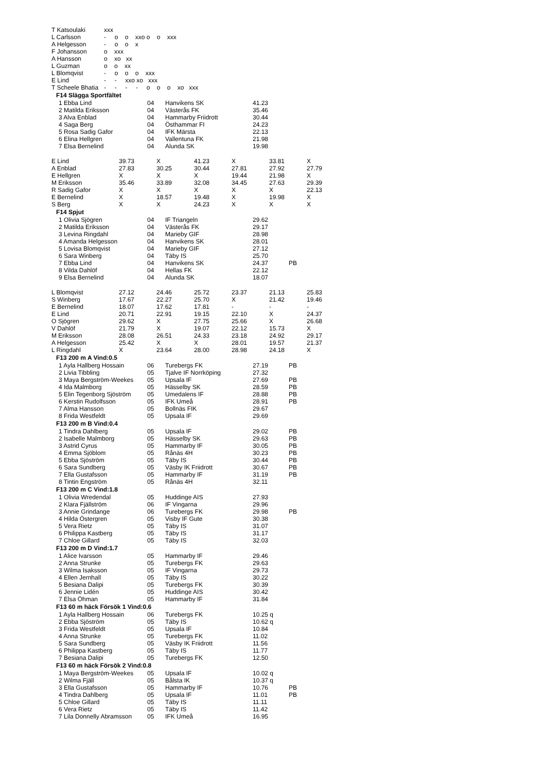| T Katsoulaki | xxx |
| L Carlsson | - o o xxo o o xxx |
| A Helgesson | - o o x |
| F Johansson | o xxx |
| A Hansson | o xo xx |
| L Guzman | o o xx |
| L Blomqvist | - o o o xxx |
| E Lind | - - xxo xo xxx |
| T Scheele Bhatia | - - - - o o o xo xxx |
F14 Slägga Sportfältet
| 1 Ebba Lind | 04 | Hanvikens SK | 41.23 |
| 2 Matilda Eriksson | 04 | Västerås FK | 35.46 |
| 3 Alva Enblad | 04 | Hammarby Friidrott | 30.44 |
| 4 Saga Berg | 04 | Östhammar FI | 24.23 |
| 5 Rosa Sadig Gafor | 04 | IFK Märsta | 22.13 |
| 6 Elina Hellgren | 04 | Vallentuna FK | 21.98 |
| 7 Elsa Bernelind | 04 | Alunda SK | 19.98 |
| E Lind | 39.73 | X | 41.23 | X | 33.81 | X |
| A Enblad | 27.83 | 30.25 | 30.44 | 27.81 | 27.92 | 27.79 |
| E Hellgren | X | X | X | 19.44 | 21.98 | X |
| M Eriksson | 35.46 | 33.89 | 32.08 | 34.45 | 27.63 | 29.39 |
| R Sadig Gafor | X | X | X | X | X | 22.13 |
| E Bernelind | X | 18.57 | 19.48 | X | 19.98 | X |
| S Berg | X | X | 24.23 | X | X | X |
F14 Spjut
| 1 Olivia Sjögren | 04 | IF Triangeln | 29.62 | |
| 2 Matilda Eriksson | 04 | Västerås FK | 29.17 | |
| 3 Levina Ringdahl | 04 | Marieby GIF | 28.98 | |
| 4 Amanda Helgesson | 04 | Hanvikens SK | 28.01 | |
| 5 Lovisa Blomqvist | 04 | Marieby GIF | 27.12 | |
| 6 Sara Winberg | 04 | Täby IS | 25.70 | |
| 7 Ebba Lind | 04 | Hanvikens SK | 24.37 | PB |
| 8 Vilda Dahlöf | 04 | Hellas FK | 22.12 | |
| 9 Elsa Bernelind | 04 | Alunda SK | 18.07 | |
| L Blomqvist | 27.12 | 24.46 | 25.72 | 23.37 | 21.13 | 25.83 |
| S Winberg | 17.67 | 22.27 | 25.70 | X | 21.42 | 19.46 |
| E Bernelind | 18.07 | 17.62 | 17.81 | - | - | - |
| E Lind | 20.71 | 22.91 | 19.15 | 22.10 | X | 24.37 |
| O Sjögren | 29.62 | X | 27.75 | 25.66 | X | 26.68 |
| V Dahlöf | 21.79 | X | 19.07 | 22.12 | 15.73 | X |
| M Eriksson | 28.08 | 26.51 | 24.33 | 23.18 | 24.92 | 29.17 |
| A Helgesson | 25.42 | X | X | 28.01 | 19.57 | 21.37 |
| L Ringdahl | X | 23.64 | 28.00 | 28.98 | 24.18 | X |
F13 200 m A Vind:0.5
| 1 Ayla Hallberg Hossain | 06 | Turebergs FK | 27.19 | PB |
| 2 Livia Tibbling | 05 | Tjalve IF Norrköping | 27.32 | |
| 3 Maya Bergström-Weekes | 05 | Upsala IF | 27.69 | PB |
| 4 Ida Malmborg | 05 | Hässelby SK | 28.59 | PB |
| 5 Elin Tegenborg Sjöström | 05 | Umedalens IF | 28.88 | PB |
| 6 Kerstin Rudolfsson | 05 | IFK Umeå | 28.91 | PB |
| 7 Alma Hansson | 05 | Bollnäs FIK | 29.67 | |
| 8 Frida Westfeldt | 05 | Upsala IF | 29.69 | |
F13 200 m B Vind:0.4
| 1 Tindra Dahlberg | 05 | Upsala IF | 29.02 | PB |
| 2 Isabelle Malmborg | 05 | Hässelby SK | 29.63 | PB |
| 3 Astrid Cyrus | 05 | Hammarby IF | 30.05 | PB |
| 4 Emma Sjöblom | 05 | Rånäs 4H | 30.23 | PB |
| 5 Ebba Sjöström | 05 | Täby IS | 30.44 | PB |
| 6 Sara Sundberg | 05 | Väsby IK Friidrott | 30.67 | PB |
| 7 Ella Gustafsson | 05 | Hammarby IF | 31.19 | PB |
| 8 Tintin Engström | 05 | Rånäs 4H | 32.11 | |
F13 200 m C Vind:1.8
| 1 Olivia Wredendal | 05 | Huddinge AIS | 27.93 | |
| 2 Klara Fjällström | 06 | IF Vingarna | 29.96 | |
| 3 Annie Grindange | 06 | Turebergs FK | 29.98 | PB |
| 4 Hilda Östergren | 05 | Visby IF Gute | 30.38 | |
| 5 Vera Rietz | 05 | Täby IS | 31.07 | |
| 6 Philippa Kastberg | 05 | Täby IS | 31.17 | |
| 7 Chloe Gillard | 05 | Täby IS | 32.03 | |
F13 200 m D Vind:1.7
| 1 Alice Ivarsson | 05 | Hammarby IF | 29.46 |
| 2 Anna Strunke | 05 | Turebergs FK | 29.63 |
| 3 Wilma Isaksson | 05 | IF Vingarna | 29.73 |
| 4 Ellen Jernhall | 05 | Täby IS | 30.22 |
| 5 Besiana Dalipi | 05 | Turebergs FK | 30.39 |
| 6 Jennie Lidén | 05 | Huddinge AIS | 30.42 |
| 7 Elsa Öhman | 05 | Hammarby IF | 31.84 |
F13 60 m häck Försök 1 Vind:0.6
| 1 Ayla Hallberg Hossain | 06 | Turebergs FK | 10.25 q |
| 2 Ebba Sjöström | 05 | Täby IS | 10.62 q |
| 3 Frida Westfeldt | 05 | Upsala IF | 10.84 |
| 4 Anna Strunke | 05 | Turebergs FK | 11.02 |
| 5 Sara Sundberg | 05 | Väsby IK Friidrott | 11.56 |
| 6 Philippa Kastberg | 05 | Täby IS | 11.77 |
| 7 Besiana Dalipi | 05 | Turebergs FK | 12.50 |
F13 60 m häck Försök 2 Vind:0.8
| 1 Maya Bergström-Weekes | 05 | Upsala IF | 10.02 q | |
| 2 Wilma Fjäll | 05 | Bålsta IK | 10.37 q | |
| 3 Ella Gustafsson | 05 | Hammarby IF | 10.76 | PB |
| 4 Tindra Dahlberg | 05 | Upsala IF | 11.01 | PB |
| 5 Chloe Gillard | 05 | Täby IS | 11.11 | |
| 6 Vera Rietz | 05 | Täby IS | 11.42 | |
| 7 Lila Donnelly Abramsson | 05 | IFK Umeå | 16.95 | |